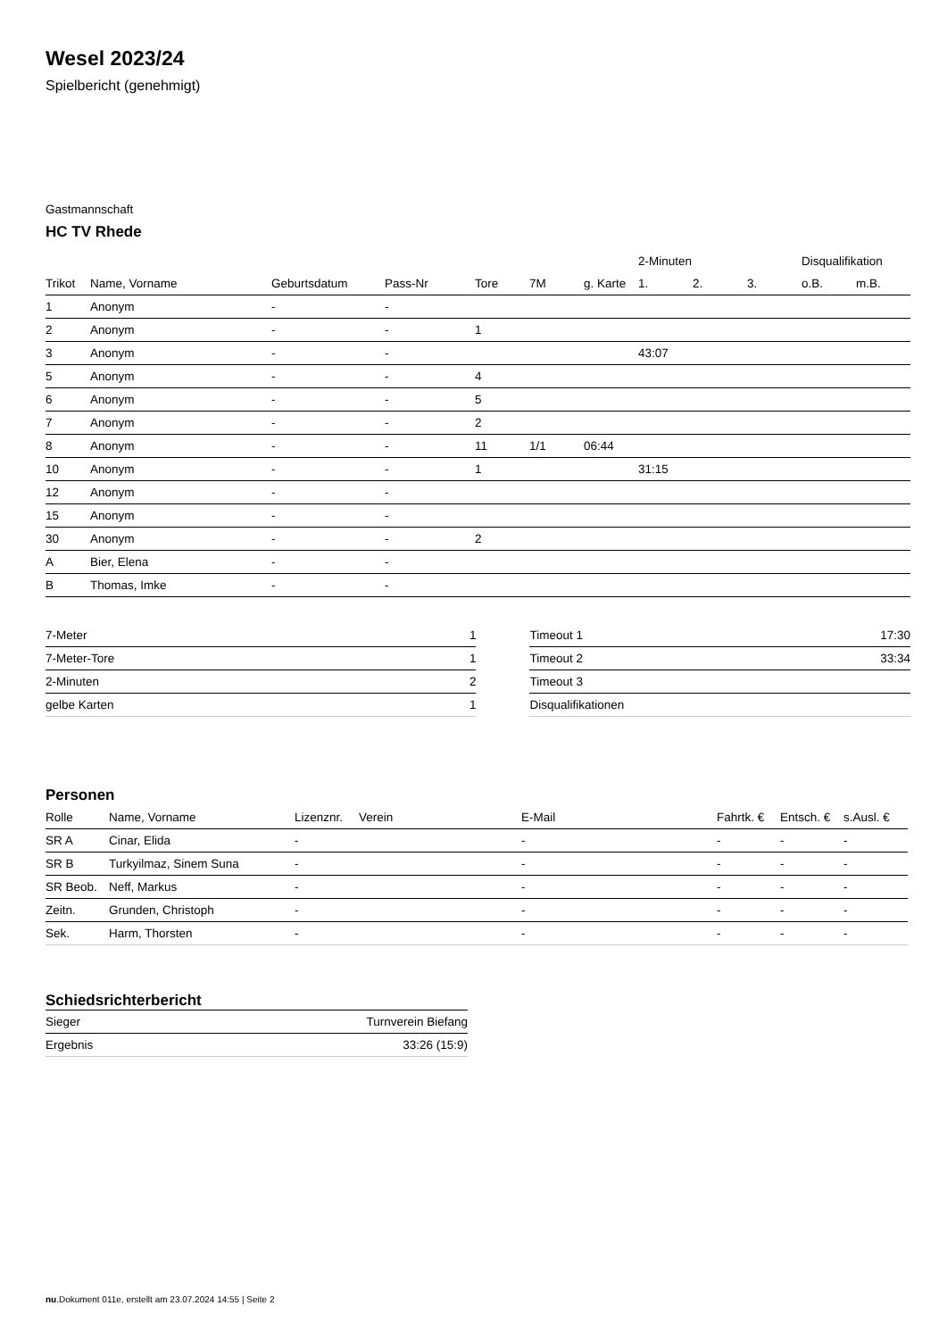Wesel 2023/24
Spielbericht (genehmigt)
Gastmannschaft
HC TV Rhede
| | | | | | | | 2-Minuten | | | Disqualifikation | |
| --- | --- | --- | --- | --- | --- | --- | --- | --- | --- | --- | --- |
| Trikot | Name, Vorname | Geburtsdatum | Pass-Nr | Tore | 7M | g. Karte | 1. | 2. | 3. | o.B. | m.B. |
| 1 | Anonym | - | - | | | | | | | | |
| 2 | Anonym | - | - | 1 | | | | | | | |
| 3 | Anonym | - | - | | | | 43:07 | | | | |
| 5 | Anonym | - | - | 4 | | | | | | | |
| 6 | Anonym | - | - | 5 | | | | | | | |
| 7 | Anonym | - | - | 2 | | | | | | | |
| 8 | Anonym | - | - | 11 | 1/1 | 06:44 | | | | | |
| 10 | Anonym | - | - | 1 | | | 31:15 | | | | |
| 12 | Anonym | - | - | | | | | | | | |
| 15 | Anonym | - | - | | | | | | | | |
| 30 | Anonym | - | - | 2 | | | | | | | |
| A | Bier, Elena | - | - | | | | | | | | |
| B | Thomas, Imke | - | - | | | | | | | | |
| 7-Meter | 1 |
| 7-Meter-Tore | 1 |
| 2-Minuten | 2 |
| gelbe Karten | 1 |
| Timeout 1 | 17:30 |
| Timeout 2 | 33:34 |
| Timeout 3 | |
| Disqualifikationen | |
Personen
| Rolle | Name, Vorname | Lizenznr. | Verein | E-Mail | Fahrtk. € | Entsch. € | s.Ausl. € |
| --- | --- | --- | --- | --- | --- | --- | --- |
| SR A | Cinar, Elida | - | | - | - | - | - |
| SR B | Turkyilmaz, Sinem Suna | - | | - | - | - | - |
| SR Beob. | Neff, Markus | - | | - | - | - | - |
| Zeitn. | Grunden, Christoph | - | | - | - | - | - |
| Sek. | Harm, Thorsten | - | | - | - | - | - |
Schiedsrichterbericht
| Sieger | Turnverein Biefang |
| Ergebnis | 33:26 (15:9) |
nu.Dokument 011e, erstellt am 23.07.2024 14:55 | Seite 2